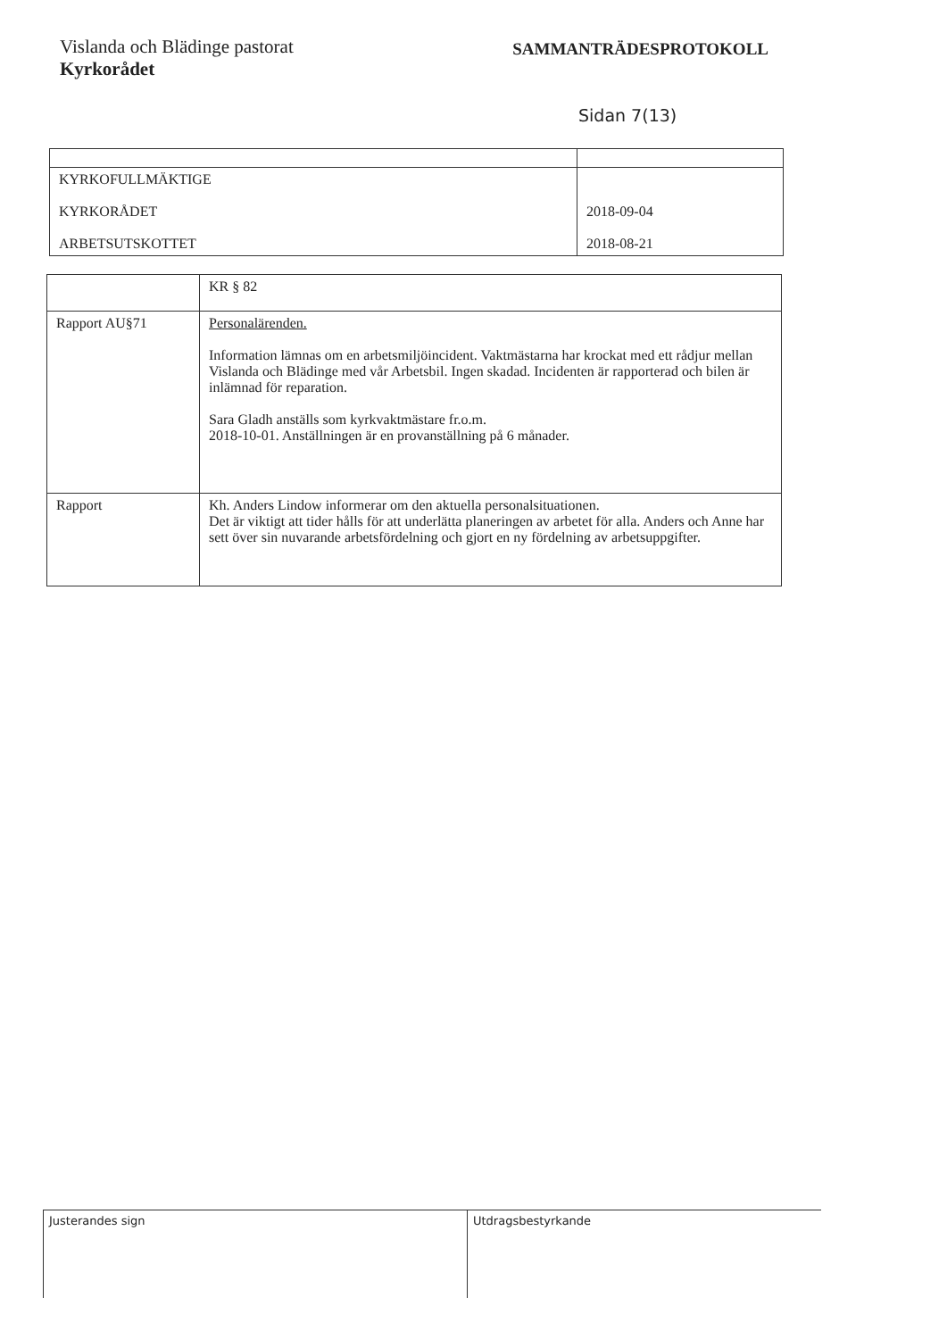Vislanda och Blädinge pastorat
Kyrkorådet
SAMMANTRÄDESPROTOKOLL
Sidan 7(13)
| KYRKOFULLMÄKTIGE KYRKORÅDET ARBETSUTSKOTTET | 2018-09-04 2018-08-21 |
| | KR § 82 |
| Rapport AU§71 | Personalärenden. Information lämnas om en arbetsmiljöincident. Vaktmästarna har krockat med ett rådjur mellan Vislanda och Blädinge med vår Arbetsbil. Ingen skadad. Incidenten är rapporterad och bilen är inlämnad för reparation. Sara Gladh anställs som kyrkvaktmästare fr.o.m. 2018-10-01. Anställningen är en provanställning på 6 månader. |
| Rapport | Kh. Anders Lindow informerar om den aktuella personalsituationen. Det är viktigt att tider hålls för att underlätta planeringen av arbetet för alla. Anders och Anne har sett över sin nuvarande arbetsfördelning och gjort en ny fördelning av arbetsuppgifter. |
Justerandes sign Utdragsbestyrkande